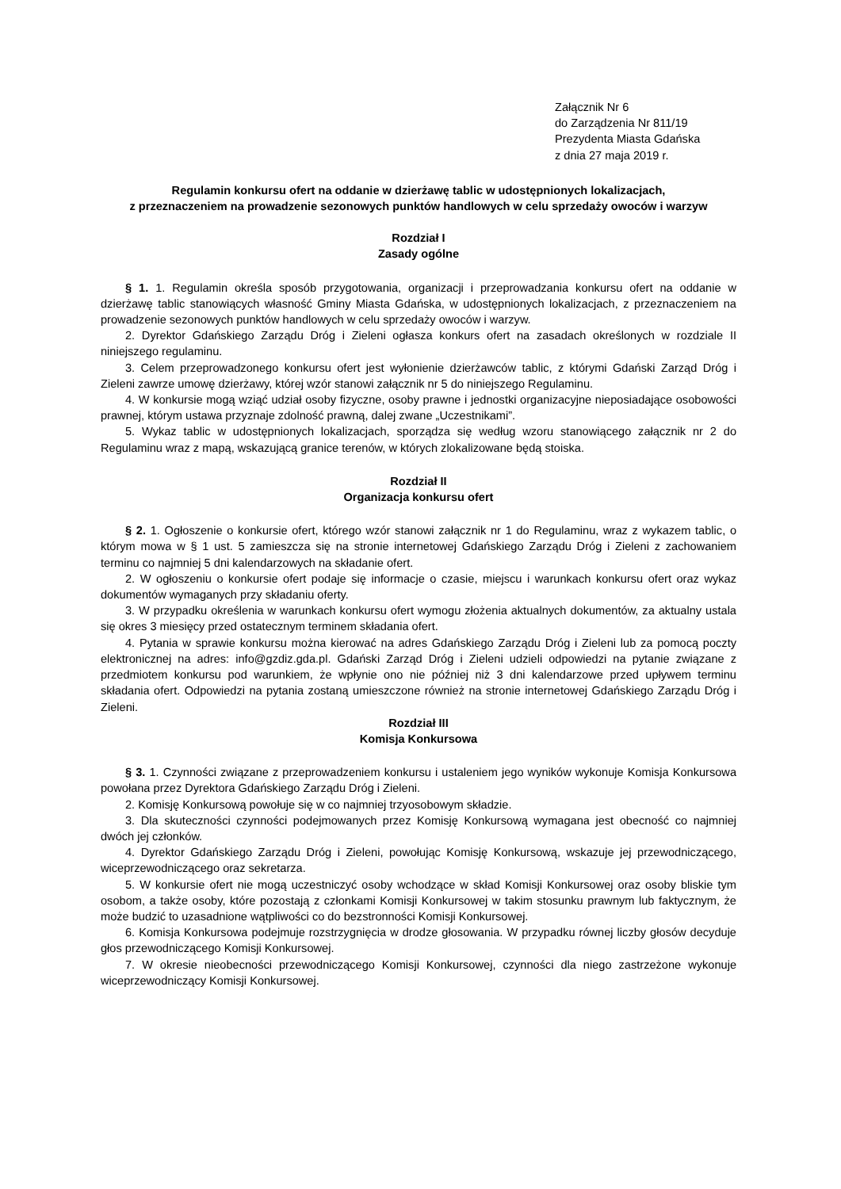Załącznik Nr 6
do Zarządzenia Nr 811/19
Prezydenta Miasta Gdańska
z dnia 27 maja 2019 r.
Regulamin konkursu ofert na oddanie w dzierżawę tablic w udostępnionych lokalizacjach,
z przeznaczeniem na prowadzenie sezonowych punktów handlowych w celu sprzedaży owoców i warzyw
Rozdział I
Zasady ogólne
§ 1. 1. Regulamin określa sposób przygotowania, organizacji i przeprowadzania konkursu ofert na oddanie w dzierżawę tablic stanowiących własność Gminy Miasta Gdańska, w udostępnionych lokalizacjach, z przeznaczeniem na prowadzenie sezonowych punktów handlowych w celu sprzedaży owoców i warzyw.
2. Dyrektor Gdańskiego Zarządu Dróg i Zieleni ogłasza konkurs ofert na zasadach określonych w rozdziale II niniejszego regulaminu.
3. Celem przeprowadzonego konkursu ofert jest wyłonienie dzierżawców tablic, z którymi Gdański Zarząd Dróg i Zieleni zawrze umowę dzierżawy, której wzór stanowi załącznik nr 5 do niniejszego Regulaminu.
4. W konkursie mogą wziąć udział osoby fizyczne, osoby prawne i jednostki organizacyjne nieposiadające osobowości prawnej, którym ustawa przyznaje zdolność prawną, dalej zwane „Uczestnikami”.
5. Wykaz tablic w udostępnionych lokalizacjach, sporządza się według wzoru stanowiącego załącznik nr 2 do Regulaminu wraz z mapą, wskazującą granice terenów, w których zlokalizowane będą stoiska.
Rozdział II
Organizacja konkursu ofert
§ 2. 1. Ogłoszenie o konkursie ofert, którego wzór stanowi załącznik nr 1 do Regulaminu, wraz z wykazem tablic, o którym mowa w § 1 ust. 5 zamieszcza się na stronie internetowej Gdańskiego Zarządu Dróg i Zieleni z zachowaniem terminu co najmniej 5 dni kalendarzowych na składanie ofert.
2. W ogłoszeniu o konkursie ofert podaje się informacje o czasie, miejscu i warunkach konkursu ofert oraz wykaz dokumentów wymaganych przy składaniu oferty.
3. W przypadku określenia w warunkach konkursu ofert wymogu złożenia aktualnych dokumentów, za aktualny ustala się okres 3 miesięcy przed ostatecznym terminem składania ofert.
4. Pytania w sprawie konkursu można kierować na adres Gdańskiego Zarządu Dróg i Zieleni lub za pomocą poczty elektronicznej na adres: info@gzdiz.gda.pl. Gdański Zarząd Dróg i Zieleni udzieli odpowiedzi na pytanie związane z przedmiotem konkursu pod warunkiem, że wpłynie ono nie później niż 3 dni kalendarzowe przed upływem terminu składania ofert. Odpowiedzi na pytania zostaną umieszczone również na stronie internetowej Gdańskiego Zarządu Dróg i Zieleni.
Rozdział III
Komisja Konkursowa
§ 3. 1. Czynności związane z przeprowadzeniem konkursu i ustaleniem jego wyników wykonuje Komisja Konkursowa powołana przez Dyrektora Gdańskiego Zarządu Dróg i Zieleni.
2. Komisję Konkursową powołuje się w co najmniej trzyosobowym składzie.
3. Dla skuteczności czynności podejmowanych przez Komisję Konkursową wymagana jest obecność co najmniej dwóch jej członków.
4. Dyrektor Gdańskiego Zarządu Dróg i Zieleni, powołując Komisję Konkursową, wskazuje jej przewodniczącego, wiceprzewodniczącego oraz sekretarza.
5. W konkursie ofert nie mogą uczestniczyć osoby wchodzące w skład Komisji Konkursowej oraz osoby bliskie tym osobom, a także osoby, które pozostają z członkami Komisji Konkursowej w takim stosunku prawnym lub faktycznym, że może budzić to uzasadnione wątpliwości co do bezstronności Komisji Konkursowej.
6. Komisja Konkursowa podejmuje rozstrzygnięcia w drodze głosowania. W przypadku równej liczby głosów decyduje głos przewodniczącego Komisji Konkursowej.
7. W okresie nieobecności przewodniczącego Komisji Konkursowej, czynności dla niego zastrzeżone wykonuje wiceprzewodniczący Komisji Konkursowej.